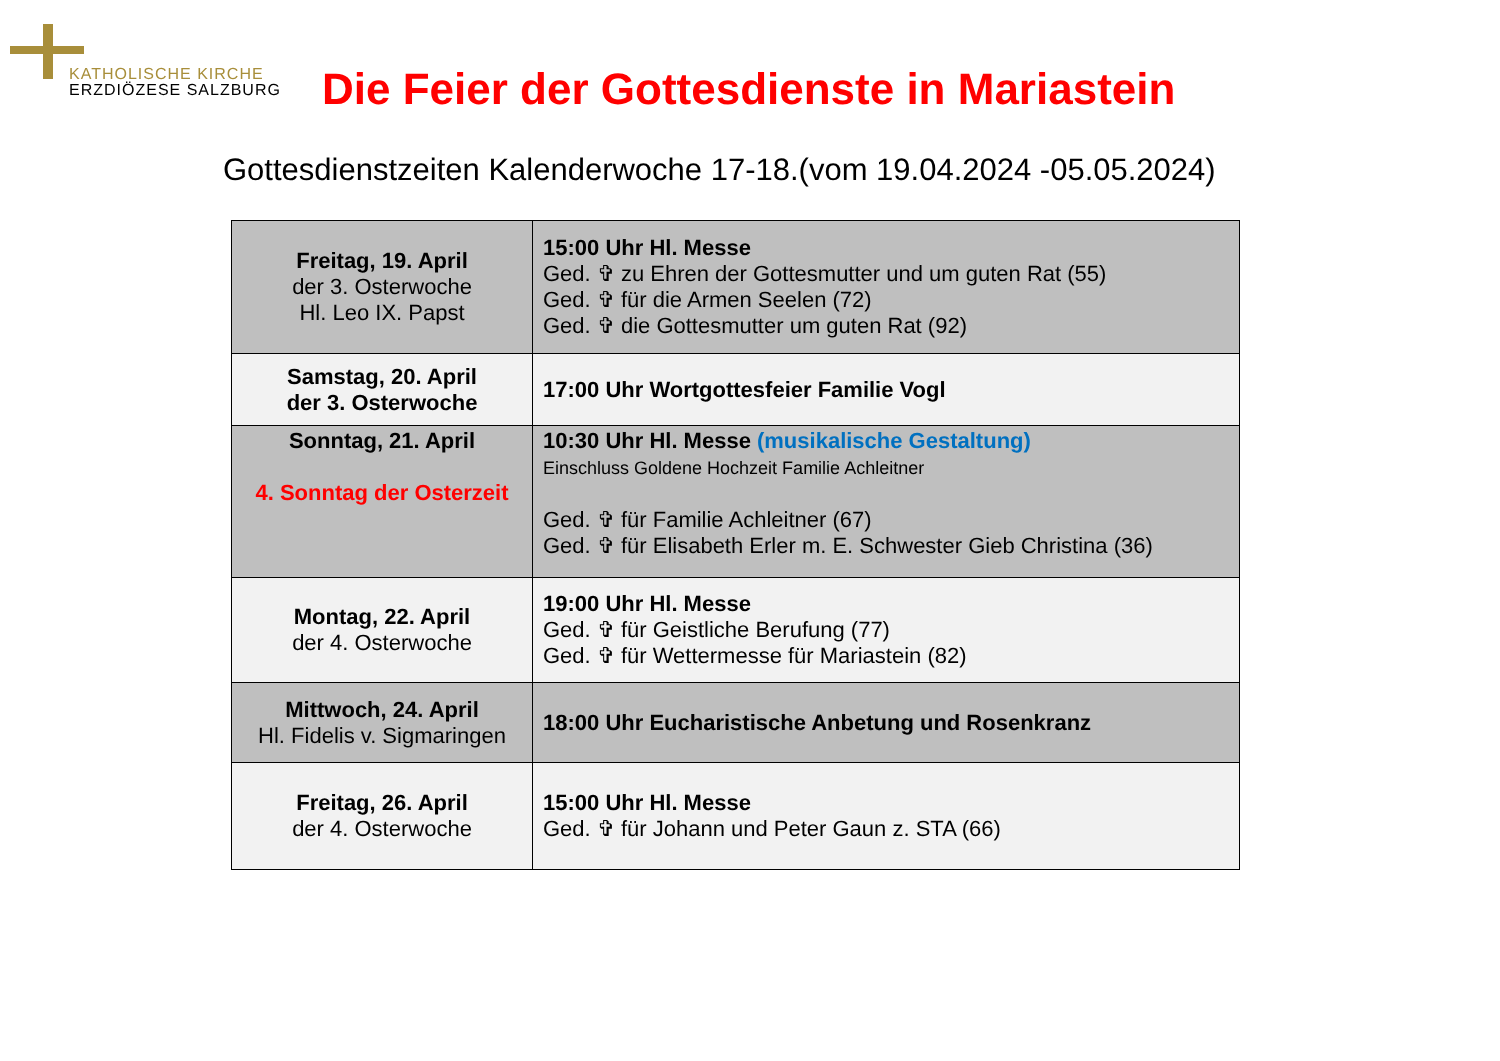KATHOLISCHE KIRCHE
ERZDIÖZESE SALZBURG
Die Feier der Gottesdienste in Mariastein
Gottesdienstzeiten Kalenderwoche 17-18.(vom 19.04.2024 -05.05.2024)
| Freitag, 19. April der 3. Osterwoche Hl. Leo IX. Papst | 15:00 Uhr Hl. Messe Ged. ✞ zu Ehren der Gottesmutter und um guten Rat (55) Ged. ✞ für die Armen Seelen (72) Ged. ✞ die Gottesmutter um guten Rat (92) |
| Samstag, 20. April der 3. Osterwoche | 17:00 Uhr Wortgottesfeier Familie Vogl |
| Sonntag, 21. April 4. Sonntag der Osterzeit | 10:30 Uhr Hl. Messe (musikalische Gestaltung) Einschluss Goldene Hochzeit Familie Achleitner Ged. ✞ für Familie Achleitner (67) Ged. ✞ für Elisabeth Erler m. E. Schwester Gieb Christina (36) |
| Montag, 22. April der 4. Osterwoche | 19:00 Uhr Hl. Messe Ged. ✞ für Geistliche Berufung (77) Ged. ✞ für Wettermesse für Mariastein (82) |
| Mittwoch, 24. April Hl. Fidelis v. Sigmaringen | 18:00 Uhr Eucharistische Anbetung und Rosenkranz |
| Freitag, 26. April der 4. Osterwoche | 15:00 Uhr Hl. Messe Ged. ✞ für Johann und Peter Gaun z. STA (66) |